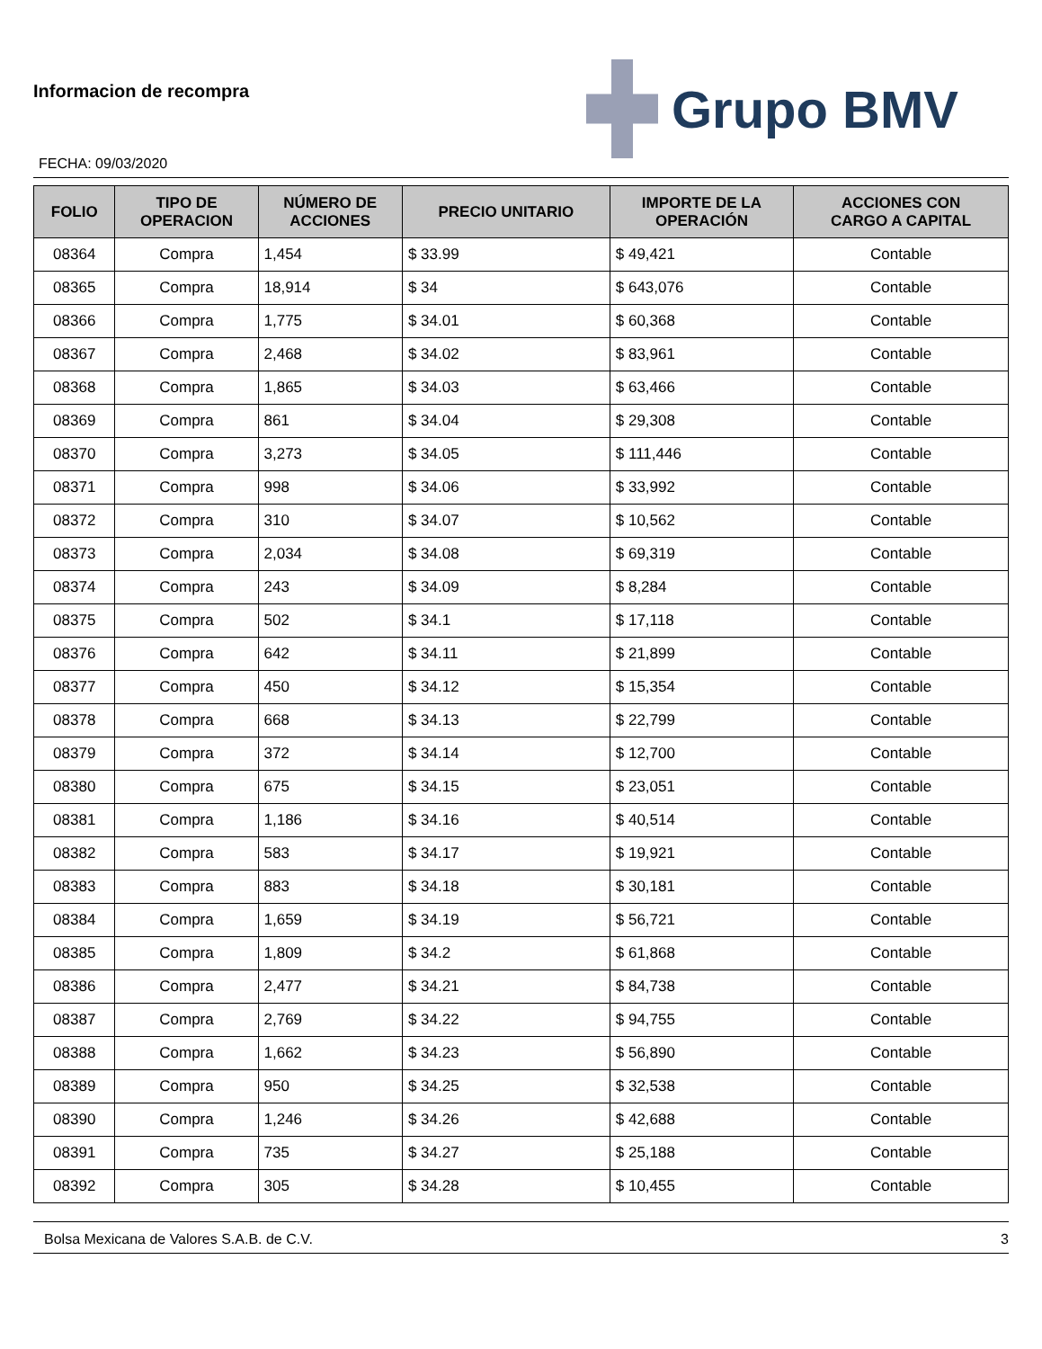Informacion de recompra
FECHA: 09/03/2020
Grupo BMV
| FOLIO | TIPO DE OPERACION | NÚMERO DE ACCIONES | PRECIO UNITARIO | IMPORTE DE LA OPERACIÓN | ACCIONES CON CARGO A CAPITAL |
| --- | --- | --- | --- | --- | --- |
| 08364 | Compra | 1,454 | $ 33.99 | $ 49,421 | Contable |
| 08365 | Compra | 18,914 | $ 34 | $ 643,076 | Contable |
| 08366 | Compra | 1,775 | $ 34.01 | $ 60,368 | Contable |
| 08367 | Compra | 2,468 | $ 34.02 | $ 83,961 | Contable |
| 08368 | Compra | 1,865 | $ 34.03 | $ 63,466 | Contable |
| 08369 | Compra | 861 | $ 34.04 | $ 29,308 | Contable |
| 08370 | Compra | 3,273 | $ 34.05 | $ 111,446 | Contable |
| 08371 | Compra | 998 | $ 34.06 | $ 33,992 | Contable |
| 08372 | Compra | 310 | $ 34.07 | $ 10,562 | Contable |
| 08373 | Compra | 2,034 | $ 34.08 | $ 69,319 | Contable |
| 08374 | Compra | 243 | $ 34.09 | $ 8,284 | Contable |
| 08375 | Compra | 502 | $ 34.1 | $ 17,118 | Contable |
| 08376 | Compra | 642 | $ 34.11 | $ 21,899 | Contable |
| 08377 | Compra | 450 | $ 34.12 | $ 15,354 | Contable |
| 08378 | Compra | 668 | $ 34.13 | $ 22,799 | Contable |
| 08379 | Compra | 372 | $ 34.14 | $ 12,700 | Contable |
| 08380 | Compra | 675 | $ 34.15 | $ 23,051 | Contable |
| 08381 | Compra | 1,186 | $ 34.16 | $ 40,514 | Contable |
| 08382 | Compra | 583 | $ 34.17 | $ 19,921 | Contable |
| 08383 | Compra | 883 | $ 34.18 | $ 30,181 | Contable |
| 08384 | Compra | 1,659 | $ 34.19 | $ 56,721 | Contable |
| 08385 | Compra | 1,809 | $ 34.2 | $ 61,868 | Contable |
| 08386 | Compra | 2,477 | $ 34.21 | $ 84,738 | Contable |
| 08387 | Compra | 2,769 | $ 34.22 | $ 94,755 | Contable |
| 08388 | Compra | 1,662 | $ 34.23 | $ 56,890 | Contable |
| 08389 | Compra | 950 | $ 34.25 | $ 32,538 | Contable |
| 08390 | Compra | 1,246 | $ 34.26 | $ 42,688 | Contable |
| 08391 | Compra | 735 | $ 34.27 | $ 25,188 | Contable |
| 08392 | Compra | 305 | $ 34.28 | $ 10,455 | Contable |
Bolsa Mexicana de Valores S.A.B. de C.V. 3